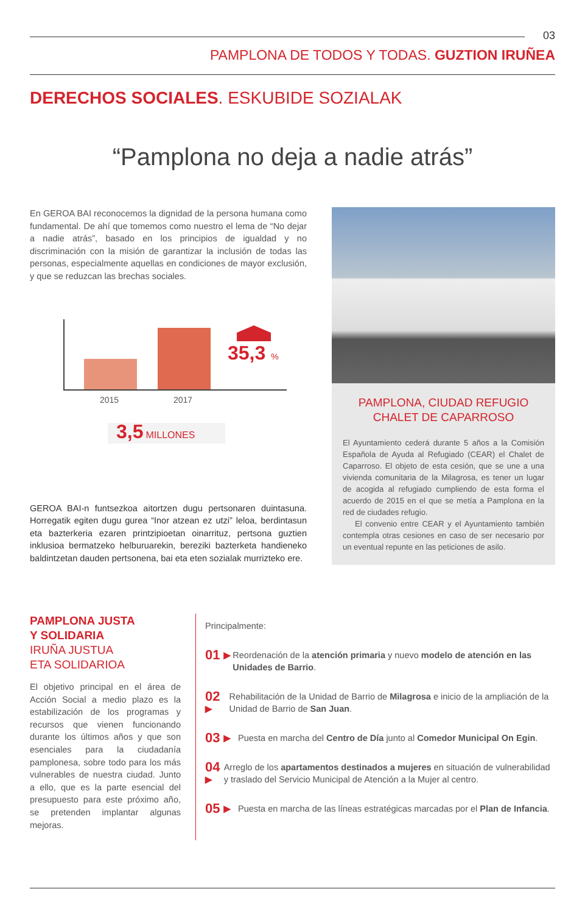03
PAMPLONA DE TODOS Y TODAS. GUZTION IRUÑEA
DERECHOS SOCIALES. ESKUBIDE SOZIALAK
“Pamplona no deja a nadie atrás”
En GEROA BAI reconocemos la dignidad de la persona humana como fundamental. De ahí que tomemos como nuestro el lema de “No dejar a nadie atrás”, basado en los principios de igualdad y no discriminación con la misión de garantizar la inclusión de todas las personas, especialmente aquellas en condiciones de mayor exclusión, y que se reduzcan las brechas sociales.
35,3 %
2015 2017
3,5 MILLONES
GEROA BAI-n funtsezkoa aitortzen dugu pertsonaren duintasuna. Horregatik egiten dugu gurea “Inor atzean ez utzi” leloa, berdintasun eta bazterkeria ezaren printzipioetan oinarrituz, pertsona guztien inklusioa bermatzeko helburuarekin, bereziki bazterketa handieneko baldintzetan dauden pertsonena, bai eta eten sozialak murrizteko ere.
PAMPLONA, CIUDAD REFUGIO
CHALET DE CAPARROSO
El Ayuntamiento cederá durante 5 años a la Comisión Española de Ayuda al Refugiado (CEAR) el Chalet de Caparroso. El objeto de esta cesión, que se une a una vivienda comunitaria de la Milagrosa, es tener un lugar de acogida al refugiado cumpliendo de esta forma el acuerdo de 2015 en el que se metía a Pamplona en la red de ciudades refugio.
El convenio entre CEAR y el Ayuntamiento también contempla otras cesiones en caso de ser necesario por un eventual repunte en las peticiones de asilo.
PAMPLONA JUSTA
Y SOLIDARIA
IRUÑA JUSTUA
ETA SOLIDARIOA
El objetivo principal en el área de Acción Social a medio plazo es la estabilización de los programas y recursos que vienen funcionando durante los últimos años y que son esenciales para la ciudadanía pamplonesa, sobre todo para los más vulnerables de nuestra ciudad. Junto a ello, que es la parte esencial del presupuesto para este próximo año, se pretenden implantar algunas mejoras.
Principalmente:
01 ▸
Reordenación de la atención primaria y nuevo modelo de atención en las Unidades de Barrio.
02 ▸
Rehabilitación de la Unidad de Barrio de Milagrosa e inicio de la ampliación de la Unidad de Barrio de San Juan.
03 ▸
Puesta en marcha del Centro de Día junto al Comedor Municipal On Egin.
04 ▸
Arreglo de los apartamentos destinados a mujeres en situación de vulnerabilidad y traslado del Servicio Municipal de Atención a la Mujer al centro.
05 ▸
Puesta en marcha de las líneas estratégicas marcadas por el Plan de Infancia.